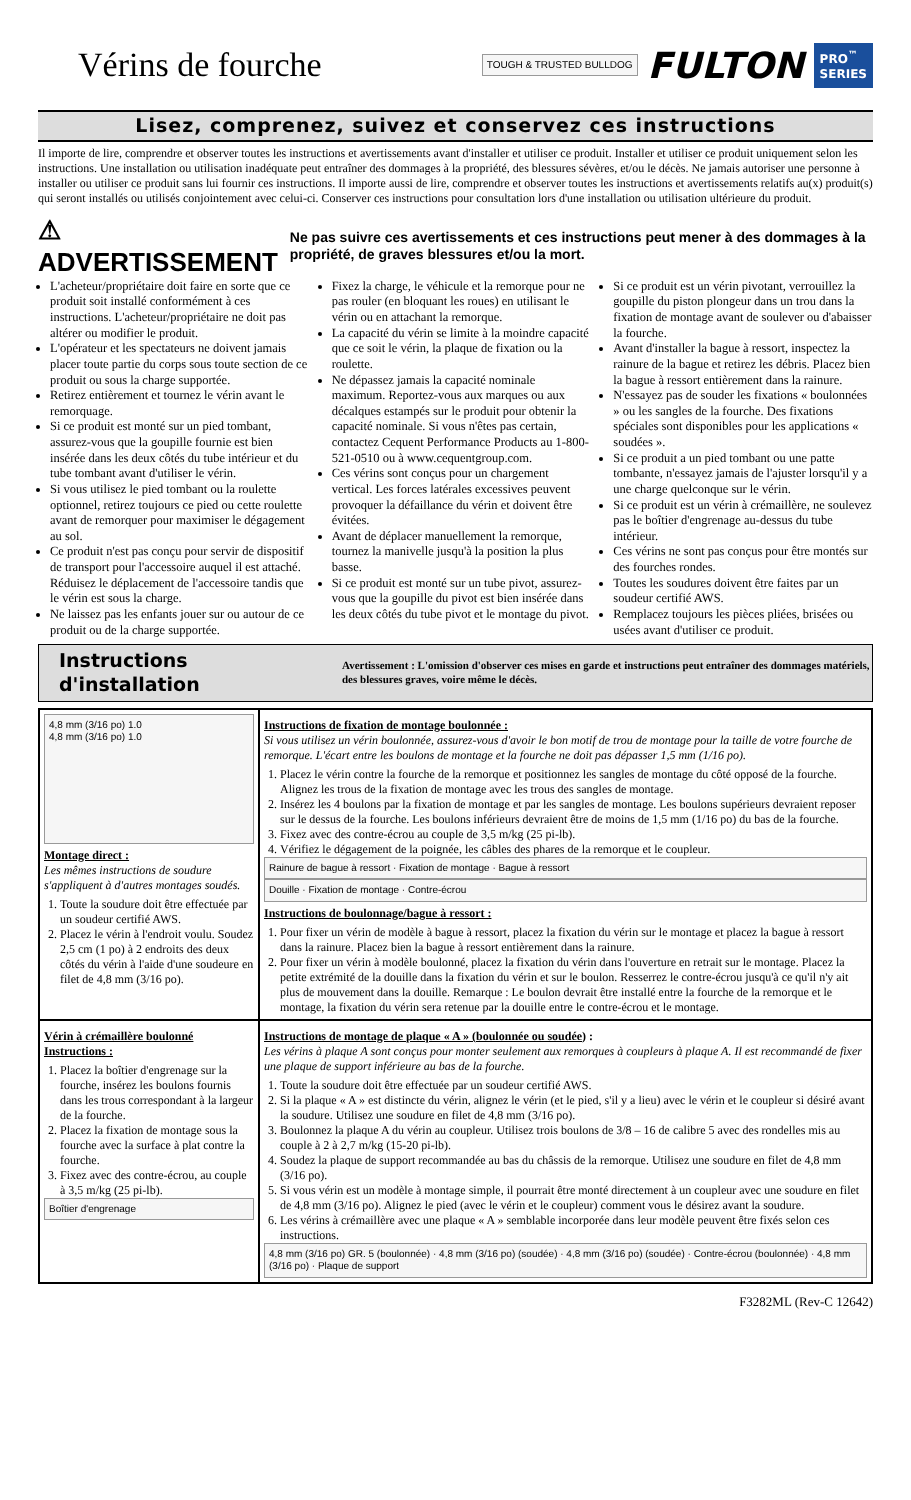Vérins de fourche
TOUGH & TRUSTED BULLDOG
FULTON
PRO<sup>™</sup>
SERIES
Lisez, comprenez, suivez et conservez ces instructions
Il importe de lire, comprendre et observer toutes les instructions et avertissements avant d'installer et utiliser ce produit. Installer et utiliser ce produit uniquement selon les instructions. Une installation ou utilisation inadéquate peut entraîner des dommages à la propriété, des blessures sévères, et/ou le décès. Ne jamais autoriser une personne à installer ou utiliser ce produit sans lui fournir ces instructions. Il importe aussi de lire, comprendre et observer toutes les instructions et avertissements relatifs au(x) produit(s) qui seront installés ou utilisés conjointement avec celui-ci. Conserver ces instructions pour consultation lors d'une installation ou utilisation ultérieure du produit.
⚠ ADVERTISSEMENT Ne pas suivre ces avertissements et ces instructions peut mener à des dommages à la propriété, de graves blessures et/ou la mort.
L'acheteur/propriétaire doit faire en sorte que ce produit soit installé conformément à ces instructions. L'acheteur/propriétaire ne doit pas altérer ou modifier le produit.
L'opérateur et les spectateurs ne doivent jamais placer toute partie du corps sous toute section de ce produit ou sous la charge supportée.
Retirez entièrement et tournez le vérin avant le remorquage.
Si ce produit est monté sur un pied tombant, assurez-vous que la goupille fournie est bien insérée dans les deux côtés du tube intérieur et du tube tombant avant d'utiliser le vérin.
Si vous utilisez le pied tombant ou la roulette optionnel, retirez toujours ce pied ou cette roulette avant de remorquer pour maximiser le dégagement au sol.
Ce produit n'est pas conçu pour servir de dispositif de transport pour l'accessoire auquel il est attaché. Réduisez le déplacement de l'accessoire tandis que le vérin est sous la charge.
Ne laissez pas les enfants jouer sur ou autour de ce produit ou de la charge supportée.
Fixez la charge, le véhicule et la remorque pour ne pas rouler (en bloquant les roues) en utilisant le vérin ou en attachant la remorque.
La capacité du vérin se limite à la moindre capacité que ce soit le vérin, la plaque de fixation ou la roulette.
Ne dépassez jamais la capacité nominale maximum. Reportez-vous aux marques ou aux décalques estampés sur le produit pour obtenir la capacité nominale. Si vous n'êtes pas certain, contactez Cequent Performance Products au 1-800-521-0510 ou à www.cequentgroup.com.
Ces vérins sont conçus pour un chargement vertical. Les forces latérales excessives peuvent provoquer la défaillance du vérin et doivent être évitées.
Avant de déplacer manuellement la remorque, tournez la manivelle jusqu'à la position la plus basse.
Si ce produit est monté sur un tube pivot, assurez-vous que la goupille du pivot est bien insérée dans les deux côtés du tube pivot et le montage du pivot.
Si ce produit est un vérin pivotant, verrouillez la goupille du piston plongeur dans un trou dans la fixation de montage avant de soulever ou d'abaisser la fourche.
Avant d'installer la bague à ressort, inspectez la rainure de la bague et retirez les débris. Placez bien la bague à ressort entièrement dans la rainure.
N'essayez pas de souder les fixations « boulonnées » ou les sangles de la fourche. Des fixations spéciales sont disponibles pour les applications « soudées ».
Si ce produit a un pied tombant ou une patte tombante, n'essayez jamais de l'ajuster lorsqu'il y a une charge quelconque sur le vérin.
Si ce produit est un vérin à crémaillère, ne soulevez pas le boîtier d'engrenage au-dessus du tube intérieur.
Ces vérins ne sont pas conçus pour être montés sur des fourches rondes.
Toutes les soudures doivent être faites par un soudeur certifié AWS.
Remplacez toujours les pièces pliées, brisées ou usées avant d'utiliser ce produit.
Instructions d'installation
Avertissement : L'omission d'observer ces mises en garde et instructions peut entraîner des dommages matériels, des blessures graves, voire même le décès.
4,8 mm (3/16 po) 1.0
4,8 mm (3/16 po) 1.0
Montage direct :
Les mêmes instructions de soudure s'appliquent à d'autres montages soudés.
1. Toute la soudure doit être effectuée par un soudeur certifié AWS.
2. Placez le vérin à l'endroit voulu. Soudez 2,5 cm (1 po) à 2 endroits des deux côtés du vérin à l'aide d'une soudeure en filet de 4,8 mm (3/16 po).
Instructions de fixation de montage boulonnée :
Si vous utilisez un vérin boulonnée, assurez-vous d'avoir le bon motif de trou de montage pour la taille de votre fourche de remorque. L'écart entre les boulons de montage et la fourche ne doit pas dépasser 1,5 mm (1/16 po).
1. Placez le vérin contre la fourche de la remorque et positionnez les sangles de montage du côté opposé de la fourche. Alignez les trous de la fixation de montage avec les trous des sangles de montage.
2. Insérez les 4 boulons par la fixation de montage et par les sangles de montage. Les boulons supérieurs devraient reposer sur le dessus de la fourche. Les boulons inférieurs devraient être de moins de 1,5 mm (1/16 po) du bas de la fourche.
3. Fixez avec des contre-écrou au couple de 3,5 m/kg (25 pi-lb).
4. Vérifiez le dégagement de la poignée, les câbles des phares de la remorque et le coupleur.
Rainure de bague à ressort · Fixation de montage · Bague à ressort
Douille · Fixation de montage · Contre-écrou
Instructions de boulonnage/bague à ressort :
1. Pour fixer un vérin de modèle à bague à ressort, placez la fixation du vérin sur le montage et placez la bague à ressort dans la rainure. Placez bien la bague à ressort entièrement dans la rainure.
2. Pour fixer un vérin à modèle boulonné, placez la fixation du vérin dans l'ouverture en retrait sur le montage. Placez la petite extrémité de la douille dans la fixation du vérin et sur le boulon. Resserrez le contre-écrou jusqu'à ce qu'il n'y ait plus de mouvement dans la douille. Remarque : Le boulon devrait être installé entre la fourche de la remorque et le montage, la fixation du vérin sera retenue par la douille entre le contre-écrou et le montage.
Vérin à crémaillère boulonné Instructions :
1. Placez la boîtier d'engrenage sur la fourche, insérez les boulons fournis dans les trous correspondant à la largeur de la fourche.
2. Placez la fixation de montage sous la fourche avec la surface à plat contre la fourche.
3. Fixez avec des contre-écrou, au couple à 3,5 m/kg (25 pi-lb).
Boîtier d'engrenage
Instructions de montage de plaque « A » (boulonnée ou soudée) :
Les vérins à plaque A sont conçus pour monter seulement aux remorques à coupleurs à plaque A. Il est recommandé de fixer une plaque de support inférieure au bas de la fourche.
1. Toute la soudure doit être effectuée par un soudeur certifié AWS.
2. Si la plaque « A » est distincte du vérin, alignez le vérin (et le pied, s'il y a lieu) avec le vérin et le coupleur si désiré avant la soudure. Utilisez une soudure en filet de 4,8 mm (3/16 po).
3. Boulonnez la plaque A du vérin au coupleur. Utilisez trois boulons de 3/8 – 16 de calibre 5 avec des rondelles mis au couple à 2 à 2,7 m/kg (15-20 pi-lb).
4. Soudez la plaque de support recommandée au bas du châssis de la remorque. Utilisez une soudure en filet de 4,8 mm (3/16 po).
5. Si vous vérin est un modèle à montage simple, il pourrait être monté directement à un coupleur avec une soudure en filet de 4,8 mm (3/16 po). Alignez le pied (avec le vérin et le coupleur) comment vous le désirez avant la soudure.
6. Les vérins à crémaillère avec une plaque « A » semblable incorporée dans leur modèle peuvent être fixés selon ces instructions.
4,8 mm (3/16 po) GR. 5 (boulonnée) · 4,8 mm (3/16 po) (soudée) · 4,8 mm (3/16 po) (soudée) · Contre-écrou (boulonnée) · 4,8 mm (3/16 po) · Plaque de support
F3282ML (Rev-C 12642)